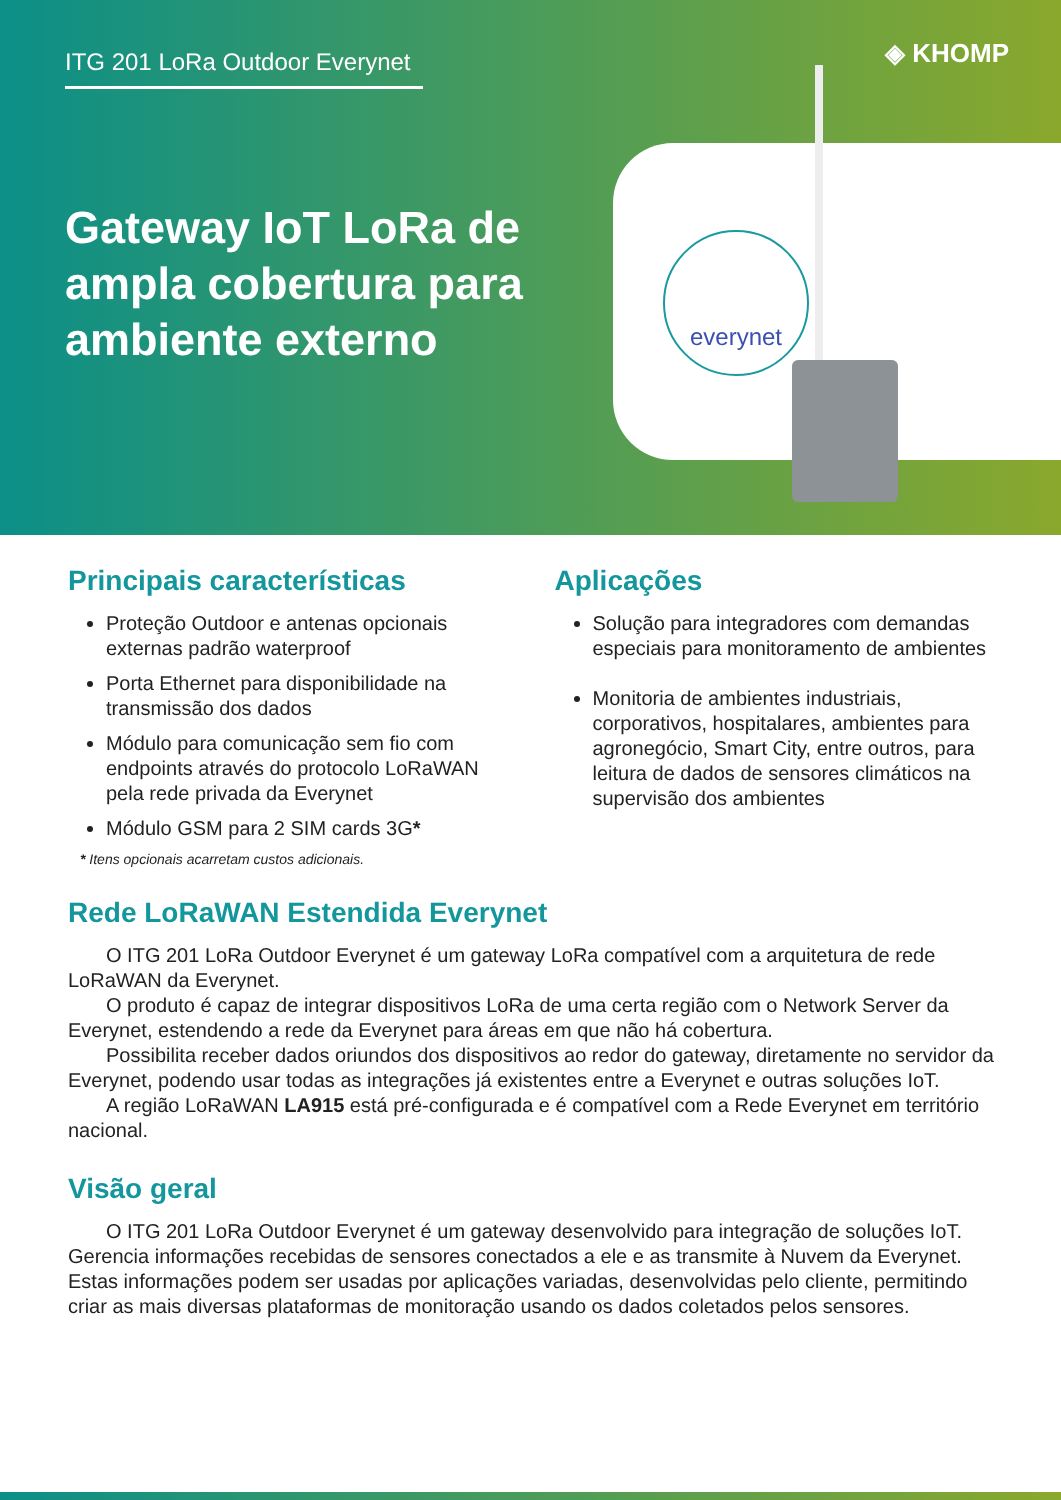ITG 201 LoRa Outdoor Everynet ◈ KHOMP
Gateway IoT LoRa de
ampla cobertura para
ambiente externo
everynet
Principais características
Proteção Outdoor e antenas opcionais externas padrão waterproof
Porta Ethernet para disponibilidade na transmissão dos dados
Módulo para comunicação sem fio com endpoints através do protocolo LoRaWAN pela rede privada da Everynet
Módulo GSM para 2 SIM cards 3G*
* Itens opcionais acarretam custos adicionais.
Aplicações
Solução para integradores com demandas especiais para monitoramento de ambientes
Monitoria de ambientes industriais, corporativos, hospitalares, ambientes para agronegócio, Smart City, entre outros, para leitura de dados de sensores climáticos na supervisão dos ambientes
Rede LoRaWAN Estendida Everynet
O ITG 201 LoRa Outdoor Everynet é um gateway LoRa compatível com a arquitetura de rede LoRaWAN da Everynet.
O produto é capaz de integrar dispositivos LoRa de uma certa região com o Network Server da Everynet, estendendo a rede da Everynet para áreas em que não há cobertura.
Possibilita receber dados oriundos dos dispositivos ao redor do gateway, diretamente no servidor da Everynet, podendo usar todas as integrações já existentes entre a Everynet e outras soluções IoT.
A região LoRaWAN LA915 está pré-configurada e é compatível com a Rede Everynet em território nacional.
Visão geral
O ITG 201 LoRa Outdoor Everynet é um gateway desenvolvido para integração de soluções IoT. Gerencia informações recebidas de sensores conectados a ele e as transmite à Nuvem da Everynet. Estas informações podem ser usadas por aplicações variadas, desenvolvidas pelo cliente, permitindo criar as mais diversas plataformas de monitoração usando os dados coletados pelos sensores.